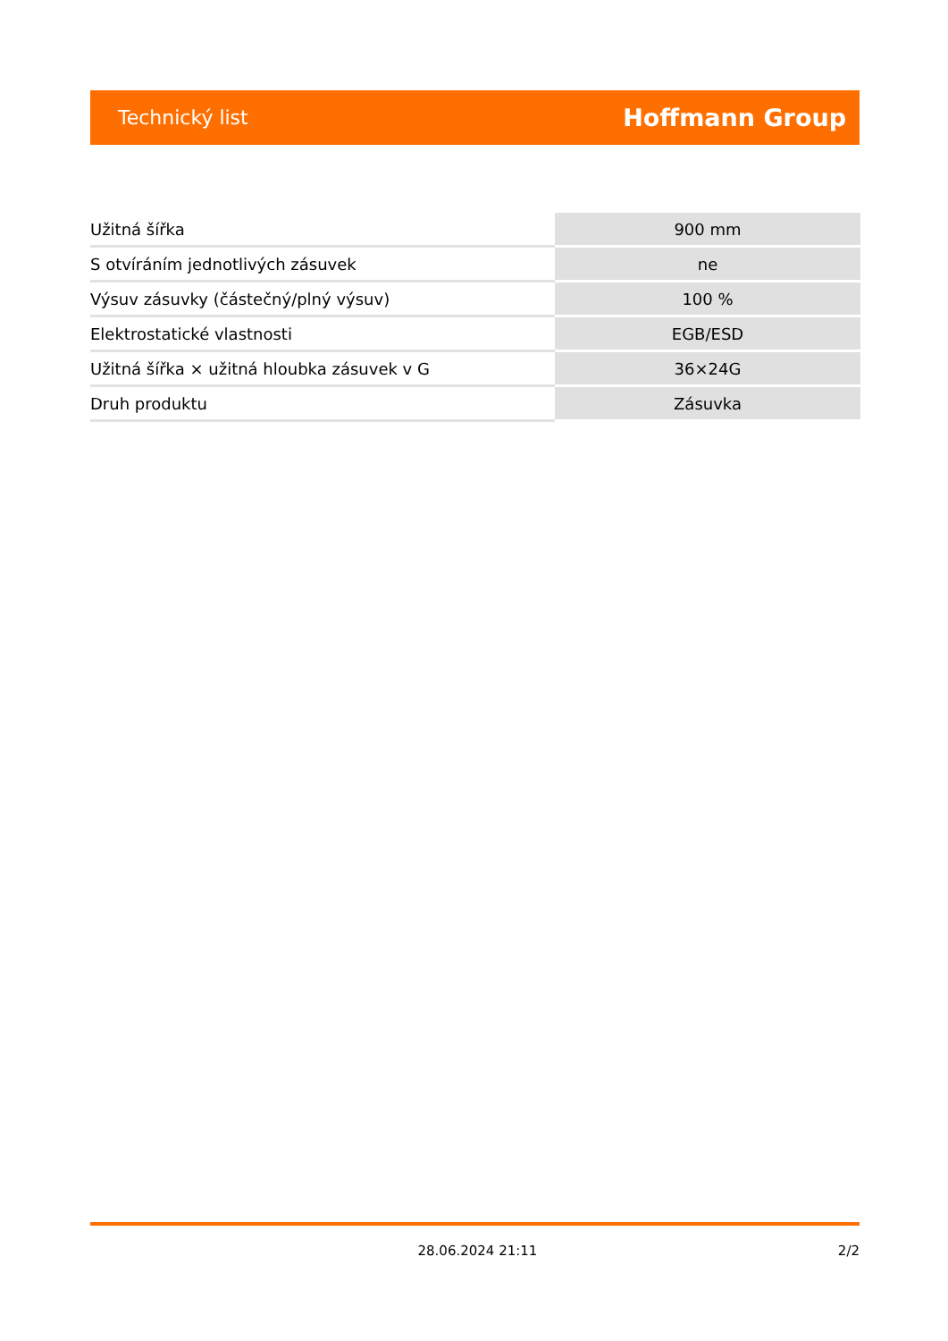Technický list Hoffmann Group
| Užitná šířka | 900 mm |
| S otvíráním jednotlivých zásuvek | ne |
| Výsuv zásuvky (částečný/plný výsuv) | 100 % |
| Elektrostatické vlastnosti | EGB/ESD |
| Užitná šířka × užitná hloubka zásuvek v G | 36×24G |
| Druh produktu | Zásuvka |
28.06.2024 21:11 2/2